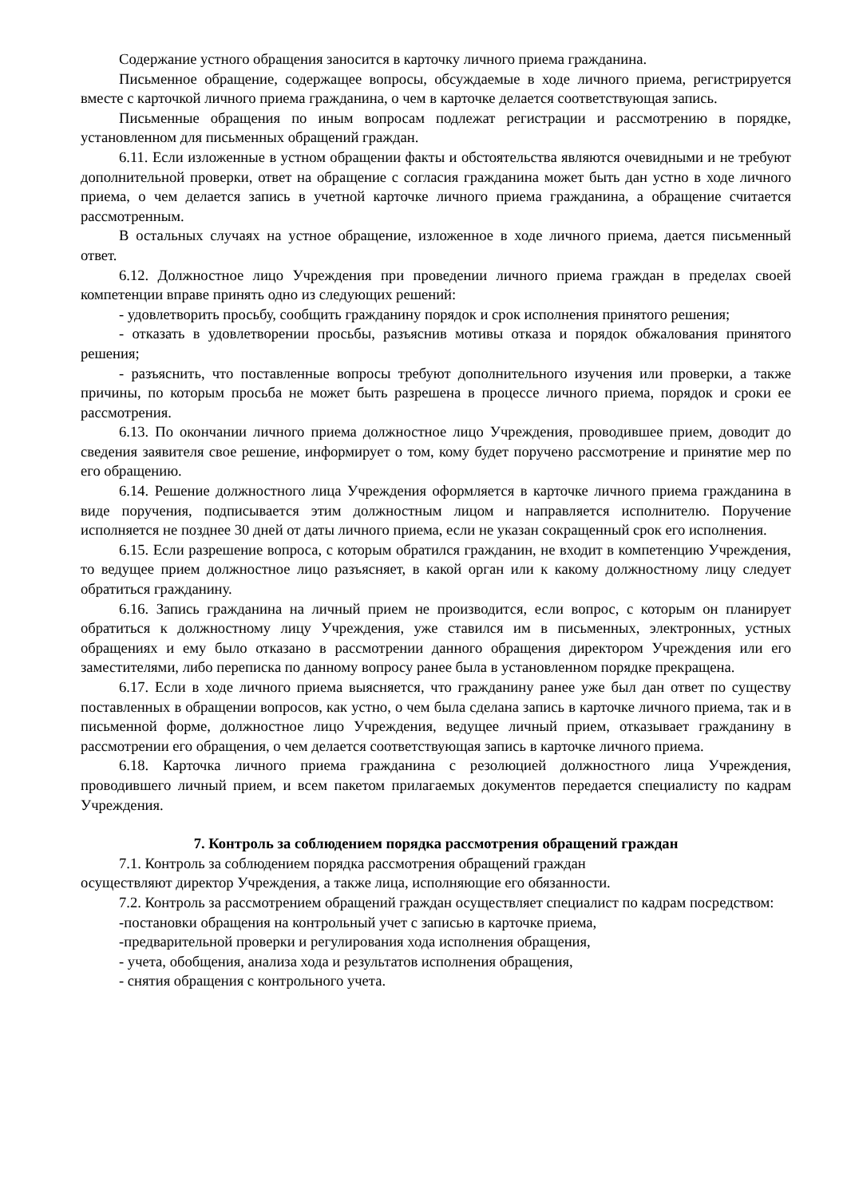Содержание устного обращения заносится в карточку личного приема гражданина.
Письменное обращение, содержащее вопросы, обсуждаемые в ходе личного приема, регистрируется вместе с карточкой личного приема гражданина, о чем в карточке делается соответствующая запись.
Письменные обращения по иным вопросам подлежат регистрации и рассмотрению в порядке, установленном для письменных обращений граждан.
6.11. Если изложенные в устном обращении факты и обстоятельства являются очевидными и не требуют дополнительной проверки, ответ на обращение с согласия гражданина может быть дан устно в ходе личного приема, о чем делается запись в учетной карточке личного приема гражданина, а обращение считается рассмотренным.
В остальных случаях на устное обращение, изложенное в ходе личного приема, дается письменный ответ.
6.12. Должностное лицо Учреждения при проведении личного приема граждан в пределах своей компетенции вправе принять одно из следующих решений:
- удовлетворить просьбу, сообщить гражданину порядок и срок исполнения принятого решения;
- отказать в удовлетворении просьбы, разъяснив мотивы отказа и порядок обжалования принятого решения;
- разъяснить, что поставленные вопросы требуют дополнительного изучения или проверки, а также причины, по которым просьба не может быть разрешена в процессе личного приема, порядок и сроки ее рассмотрения.
6.13. По окончании личного приема должностное лицо Учреждения, проводившее прием, доводит до сведения заявителя свое решение, информирует о том, кому будет поручено рассмотрение и принятие мер по его обращению.
6.14. Решение должностного лица Учреждения оформляется в карточке личного приема гражданина в виде поручения, подписывается этим должностным лицом и направляется исполнителю. Поручение исполняется не позднее 30 дней от даты личного приема, если не указан сокращенный срок его исполнения.
6.15. Если разрешение вопроса, с которым обратился гражданин, не входит в компетенцию Учреждения, то ведущее прием должностное лицо разъясняет, в какой орган или к какому должностному лицу следует обратиться гражданину.
6.16. Запись гражданина на личный прием не производится, если вопрос, с которым он планирует обратиться к должностному лицу Учреждения, уже ставился им в письменных, электронных, устных обращениях и ему было отказано в рассмотрении данного обращения директором Учреждения или его заместителями, либо переписка по данному вопросу ранее была в установленном порядке прекращена.
6.17. Если в ходе личного приема выясняется, что гражданину ранее уже был дан ответ по существу поставленных в обращении вопросов, как устно, о чем была сделана запись в карточке личного приема, так и в письменной форме, должностное лицо Учреждения, ведущее личный прием, отказывает гражданину в рассмотрении его обращения, о чем делается соответствующая запись в карточке личного приема.
6.18. Карточка личного приема гражданина с резолюцией должностного лица Учреждения, проводившего личный прием, и всем пакетом прилагаемых документов передается специалисту по кадрам Учреждения.
7. Контроль за соблюдением порядка рассмотрения обращений граждан
7.1. Контроль за соблюдением порядка рассмотрения обращений граждан
осуществляют директор Учреждения, а также лица, исполняющие его обязанности.
7.2. Контроль за рассмотрением обращений граждан осуществляет специалист по кадрам посредством:
-постановки обращения на контрольный учет с записью в карточке приема,
-предварительной проверки и регулирования хода исполнения обращения,
- учета, обобщения, анализа хода и результатов исполнения обращения,
- снятия обращения с контрольного учета.